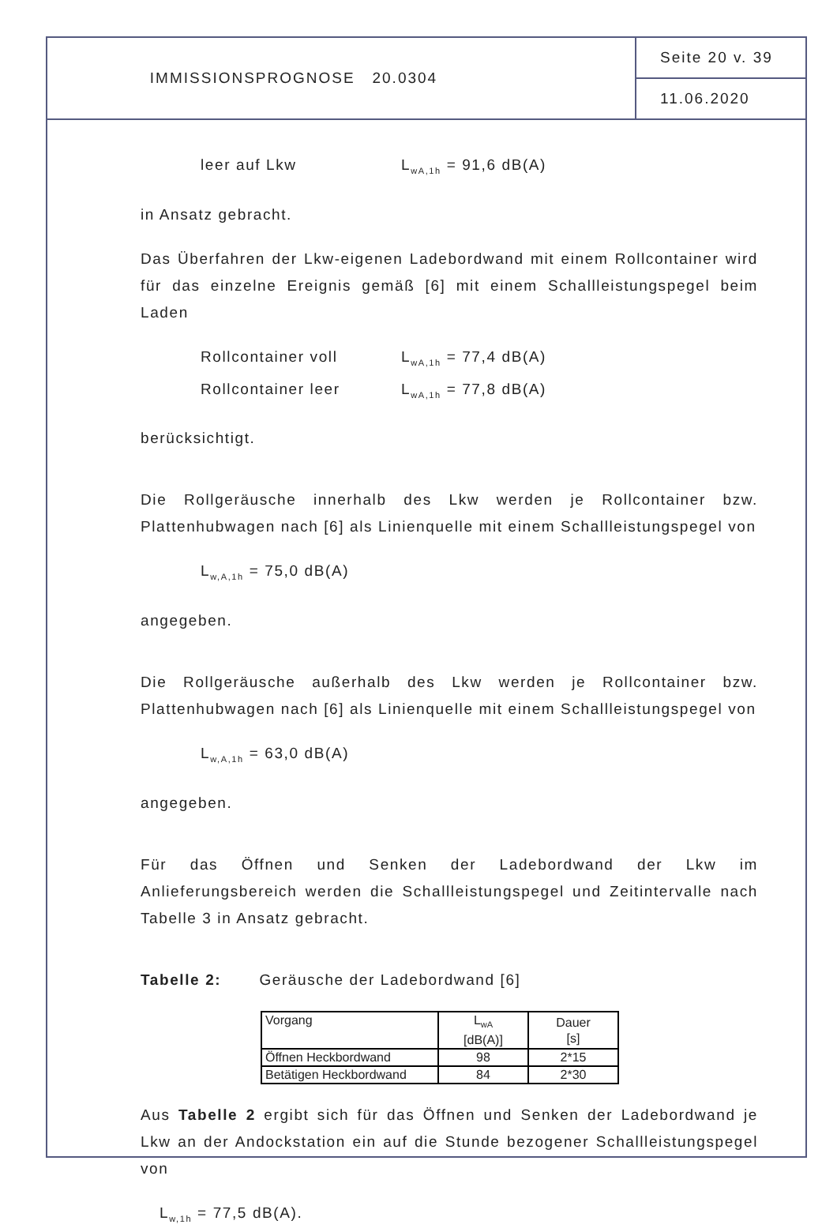IMMISSIONSPROGNOSE 20.0304 Seite 20 v. 39
11.06.2020
leer auf Lkw L<sub>wA,1h</sub> = 91,6 dB(A)
in Ansatz gebracht.
Das Überfahren der Lkw-eigenen Ladebordwand mit einem Rollcontainer wird für das einzelne Ereignis gemäß [6] mit einem Schallleistungspegel beim Laden
Rollcontainer voll L<sub>wA,1h</sub> = 77,4 dB(A)
Rollcontainer leer L<sub>wA,1h</sub> = 77,8 dB(A)
berücksichtigt.
Die Rollgeräusche innerhalb des Lkw werden je Rollcontainer bzw. Plattenhubwagen nach [6] als Linienquelle mit einem Schallleistungspegel von
L<sub>w,A,1h</sub> = 75,0 dB(A)
angegeben.
Die Rollgeräusche außerhalb des Lkw werden je Rollcontainer bzw. Plattenhubwagen nach [6] als Linienquelle mit einem Schallleistungspegel von
L<sub>w,A,1h</sub> = 63,0 dB(A)
angegeben.
Für das Öffnen und Senken der Ladebordwand der Lkw im Anlieferungsbereich werden die Schallleistungspegel und Zeitintervalle nach Tabelle 3 in Ansatz gebracht.
Tabelle 2: Geräusche der Ladebordwand [6]
| Vorgang | L<sub>wA</sub> [dB(A)] | Dauer [s] |
| Öffnen Heckbordwand | 98 | 2*15 |
| Betätigen Heckbordwand | 84 | 2*30 |
Aus Tabelle 2 ergibt sich für das Öffnen und Senken der Ladebordwand je Lkw an der Andockstation ein auf die Stunde bezogener Schallleistungspegel von
L<sub>w,1h</sub> = 77,5 dB(A).